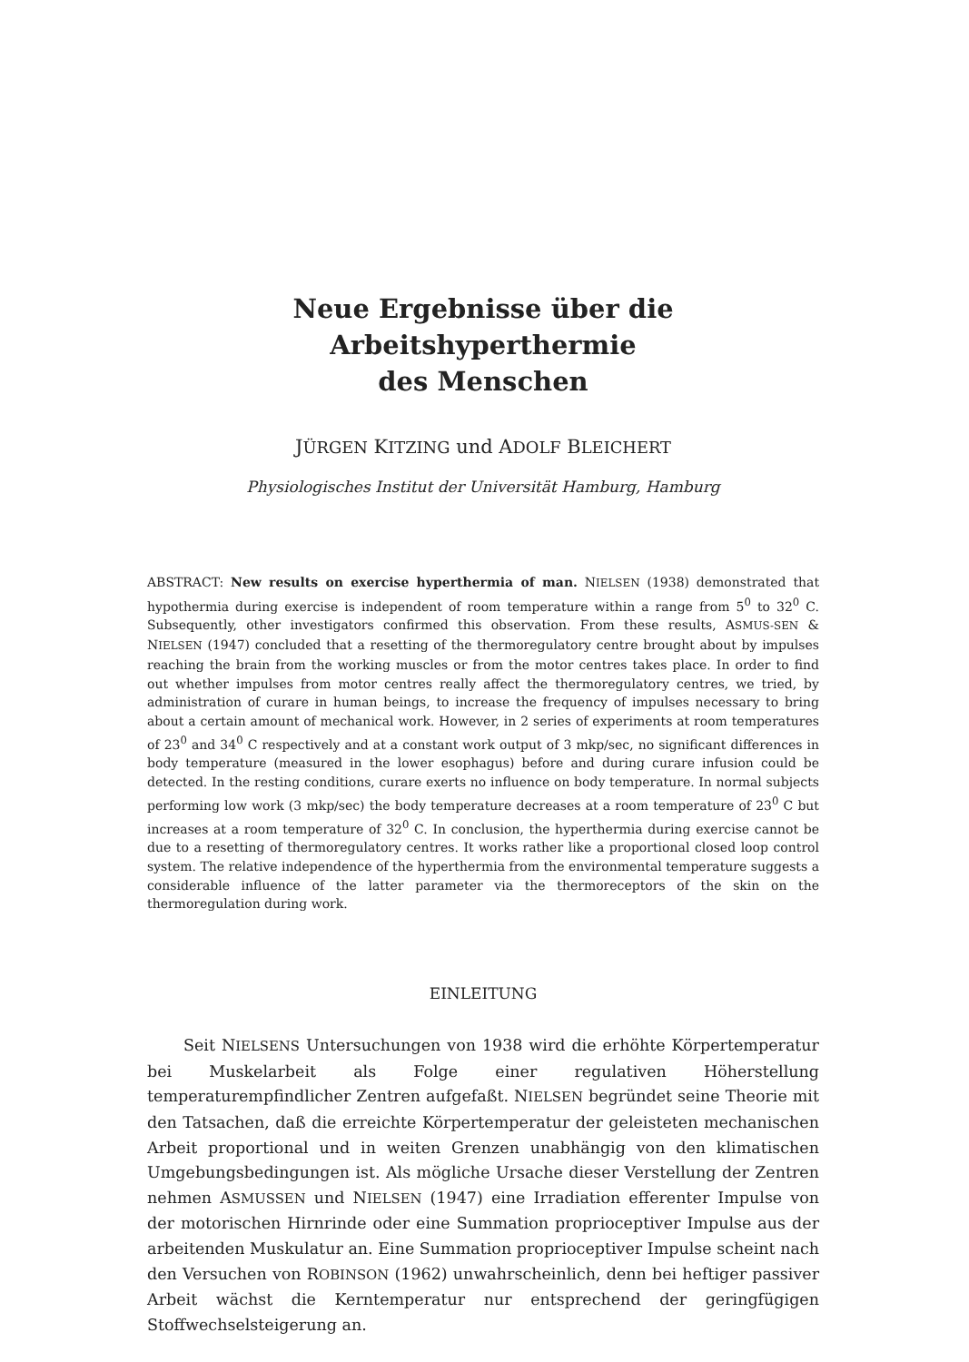Neue Ergebnisse über die Arbeitshyperthermie
des Menschen
JÜRGEN KITZING und ADOLF BLEICHERT
Physiologisches Institut der Universität Hamburg, Hamburg
ABSTRACT: New results on exercise hyperthermia of man. NIELSEN (1938) demonstrated that hypothermia during exercise is independent of room temperature within a range from 5<sup>0</sup> to 32<sup>0</sup> C. Subsequently, other investigators confirmed this observation. From these results, ASMUS-SEN & NIELSEN (1947) concluded that a resetting of the thermoregulatory centre brought about by impulses reaching the brain from the working muscles or from the motor centres takes place. In order to find out whether impulses from motor centres really affect the thermoregulatory centres, we tried, by administration of curare in human beings, to increase the frequency of impulses necessary to bring about a certain amount of mechanical work. However, in 2 series of experiments at room temperatures of 23<sup>0</sup> and 34<sup>0</sup> C respectively and at a constant work output of 3 mkp/sec, no significant differences in body temperature (measured in the lower esophagus) before and during curare infusion could be detected. In the resting conditions, curare exerts no influence on body temperature. In normal subjects performing low work (3 mkp/sec) the body temperature decreases at a room temperature of 23<sup>0</sup> C but increases at a room temperature of 32<sup>0</sup> C. In conclusion, the hyperthermia during exercise cannot be due to a resetting of thermoregulatory centres. It works rather like a proportional closed loop control system. The relative independence of the hyperthermia from the environmental temperature suggests a considerable influence of the latter parameter via the thermoreceptors of the skin on the thermoregulation during work.
EINLEITUNG
Seit NIELSENS Untersuchungen von 1938 wird die erhöhte Körpertemperatur bei Muskelarbeit als Folge einer regulativen Höherstellung temperaturempfindlicher Zentren aufgefaßt. NIELSEN begründet seine Theorie mit den Tatsachen, daß die erreichte Körpertemperatur der geleisteten mechanischen Arbeit proportional und in weiten Grenzen unabhängig von den klimatischen Umgebungsbedingungen ist. Als mögliche Ursache dieser Verstellung der Zentren nehmen ASMUSSEN und NIELSEN (1947) eine Irradiation efferenter Impulse von der motorischen Hirnrinde oder eine Summation proprioceptiver Impulse aus der arbeitenden Muskulatur an. Eine Summation proprioceptiver Impulse scheint nach den Versuchen von ROBINSON (1962) unwahrscheinlich, denn bei heftiger passiver Arbeit wächst die Kerntemperatur nur entsprechend der geringfügigen Stoffwechselsteigerung an.